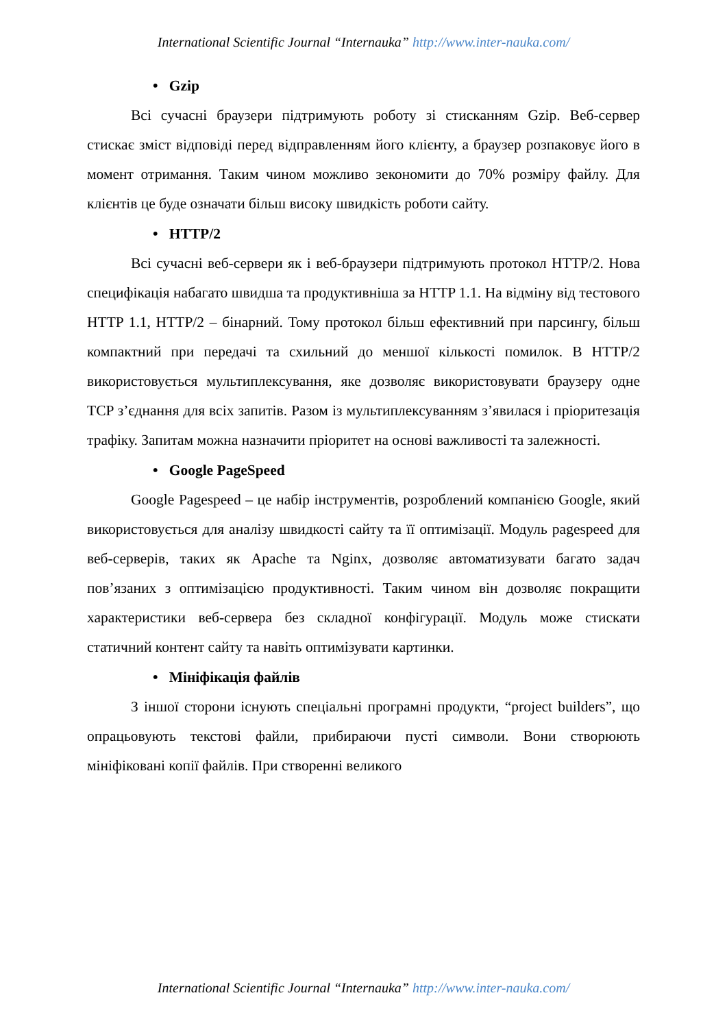International Scientific Journal “Internauka” http://www.inter-nauka.com/
• Gzip
Всі сучасні браузери підтримують роботу зі стисканням Gzip. Веб-сервер стискає зміст відповіді перед відправленням його клієнту, а браузер розпаковує його в момент отримання. Таким чином можливо зекономити до 70% розміру файлу. Для клієнтів це буде означати більш високу швидкість роботи сайту.
• HTTP/2
Всі сучасні веб-сервери як і веб-браузери підтримують протокол HTTP/2. Нова специфікація набагато швидша та продуктивніша за HTTP 1.1. На відміну від тестового HTTP 1.1, HTTP/2 – бінарний. Тому протокол більш ефективний при парсингу, більш компактний при передачі та схильний до меншої кількості помилок. В HTTP/2 використовується мультиплексування, яке дозволяє використовувати браузеру одне TCP з’єднання для всіх запитів. Разом із мультиплексуванням з’явилася і пріоритезація трафіку. Запитам можна назначити пріоритет на основі важливості та залежності.
• Google PageSpeed
Google Pagespeed – це набір інструментів, розроблений компанією Google, який використовується для аналізу швидкості сайту та її оптимізації. Модуль pagespeed для веб-серверів, таких як Apache та Nginx, дозволяє автоматизувати багато задач пов’язаних з оптимізацією продуктивності. Таким чином він дозволяє покращити характеристики веб-сервера без складної конфігурації. Модуль може стискати статичний контент сайту та навіть оптимізувати картинки.
• Мініфікація файлів
З іншої сторони існують спеціальні програмні продукти, “project builders”, що опрацьовують текстові файли, прибираючи пусті символи. Вони створюють мініфіковані копії файлів. При створенні великого
International Scientific Journal “Internauka” http://www.inter-nauka.com/